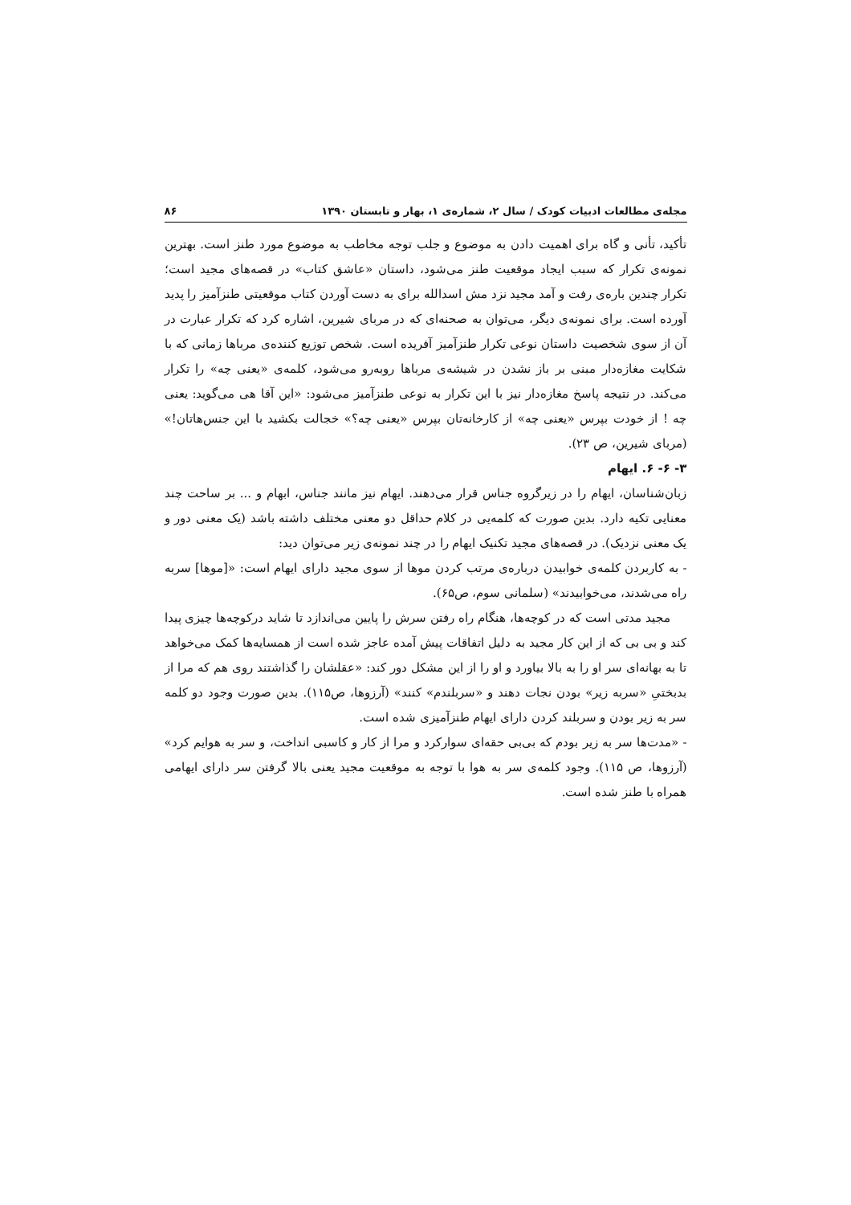مجله‌ی مطالعات ادبیات کودک / سال ۲، شماره‌ی ۱، بهار و تابستان ۱۳۹۰ ۸۶
تأکید، تأنی و گاه برای اهمیت دادن به موضوع و جلب توجه مخاطب به موضوع مورد طنز است. بهترین نمونه‌ی تکرار که سبب ایجاد موقعیت طنز می‌شود، داستان «عاشق کتاب» در قصه‌های مجید است؛ تکرار چندین باره‌ی رفت و آمد مجید نزد مش اسدالله برای به دست آوردن کتاب موقعیتی طنزآمیز را پدید آورده است. برای نمونه‌ی دیگر، می‌توان به صحنه‌ای که در مربای شیرین، اشاره کرد که تکرار عبارت در آن از سوی شخصیت داستان نوعی تکرار طنزآمیز آفریده است. شخص توزیع کننده‌ی مرباها زمانی که با شکایت مغازه‌دار مبنی بر باز نشدن در شیشه‌ی مرباها روبه‌رو می‌شود، کلمه‌ی «یعنی چه» را تکرار می‌کند. در نتیجه پاسخ مغازه‌دار نیز با این تکرار به نوعی طنزآمیز می‌شود: «این آقا هی می‌گوید: یعنی چه ! از خودت بپرس «یعنی چه» از کارخانه‌تان بپرس «یعنی چه؟» خجالت بکشید با این جنس‌هاتان!» (مربای شیرین، ص ۲۳).
۳- ۶- ۶. ایهام
زبان‌شناسان، ایهام را در زیرگروه جناس قرار می‌دهند. ایهام نیز مانند جناس، ابهام و ... بر ساحت چند معنایی تکیه دارد. بدین صورت که کلمه‌یی در کلام حداقل دو معنی مختلف داشته باشد (یک معنی دور و یک معنی نزدیک). در قصه‌های مجید تکنیک ایهام را در چند نمونه‌ی زیر می‌توان دید:
- به کاربردن کلمه‌ی خوابیدن درباره‌ی مرتب کردن موها از سوی مجید دارای ایهام است: «[موها] سربه راه می‌شدند، می‌خوابیدند» (سلمانی سوم، ص۶۵).
مجید مدتی است که در کوچه‌ها، هنگام راه رفتن سرش را پایین می‌اندازد تا شاید درکوچه‌ها چیزی پیدا کند و بی بی که از این کار مجید به دلیل اتفاقات پیش آمده عاجز شده است از همسایه‌ها کمک می‌خواهد تا به بهانه‌ای سر او را به بالا بیاورد و او را از این مشکل دور کند: «عقلشان را گذاشتند روی هم که مرا از بدبختیِ «سربه زیر» بودن نجات دهند و «سربلندم» کنند» (آرزوها، ص۱۱۵). بدین صورت وجود دو کلمه سر به زیر بودن و سربلند کردن دارای ایهام طنزآمیزی شده است.
- «مدت‌ها سر به زیر بودم که بی‌بی حقه‌ای سوارکرد و مرا از کار و کاسبی انداخت، و سر به هوایم کرد» (آرزوها، ص ۱۱۵). وجود کلمه‌ی سر به هوا با توجه به موقعیت مجید یعنی بالا گرفتن سر دارای ایهامی همراه با طنز شده است.